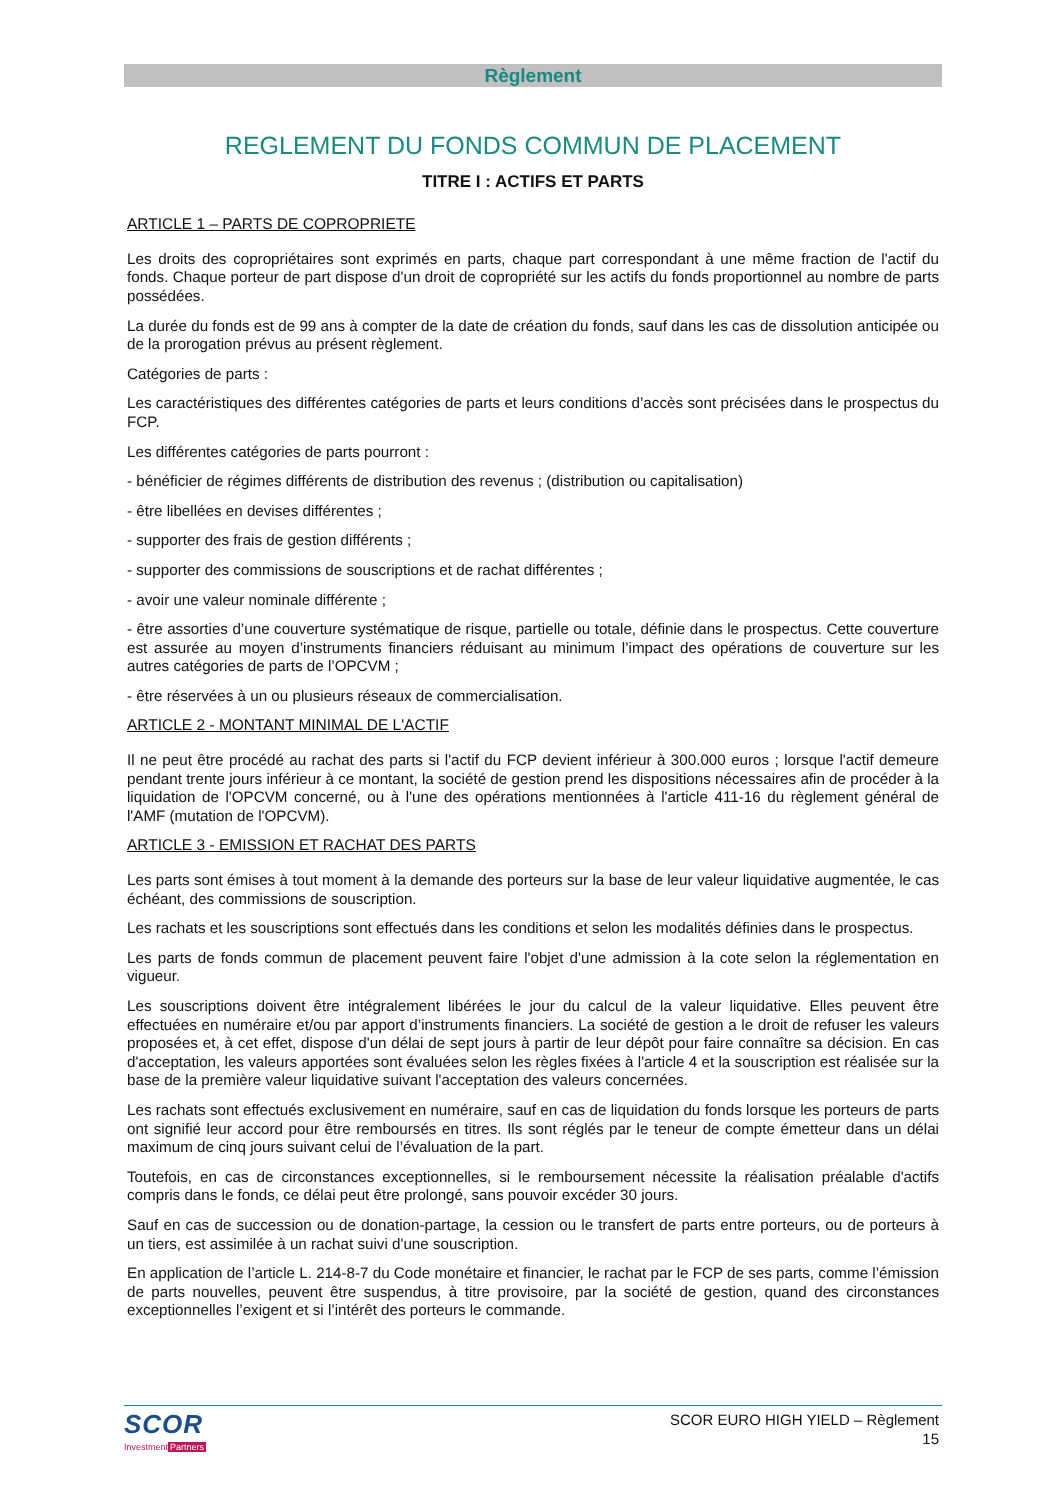Règlement
REGLEMENT DU FONDS COMMUN DE PLACEMENT
TITRE I : ACTIFS ET PARTS
ARTICLE 1 – PARTS DE COPROPRIETE
Les droits des copropriétaires sont exprimés en parts, chaque part correspondant à une même fraction de l'actif du fonds. Chaque porteur de part dispose d'un droit de copropriété sur les actifs du fonds proportionnel au nombre de parts possédées.
La durée du fonds est de 99 ans à compter de la date de création du fonds, sauf dans les cas de dissolution anticipée ou de la prorogation prévus au présent règlement.
Catégories de parts :
Les caractéristiques des différentes catégories de parts et leurs conditions d’accès sont précisées dans le prospectus du FCP.
Les différentes catégories de parts pourront :
- bénéficier de régimes différents de distribution des revenus ; (distribution ou capitalisation)
- être libellées en devises différentes ;
- supporter des frais de gestion différents ;
- supporter des commissions de souscriptions et de rachat différentes ;
- avoir une valeur nominale différente ;
- être assorties d’une couverture systématique de risque, partielle ou totale, définie dans le prospectus. Cette couverture est assurée au moyen d’instruments financiers réduisant au minimum l’impact des opérations de couverture sur les autres catégories de parts de l’OPCVM ;
- être réservées à un ou plusieurs réseaux de commercialisation.
ARTICLE 2 - MONTANT MINIMAL DE L'ACTIF
Il ne peut être procédé au rachat des parts si l'actif du FCP devient inférieur à 300.000 euros ; lorsque l'actif demeure pendant trente jours inférieur à ce montant, la société de gestion prend les dispositions nécessaires afin de procéder à la liquidation de l'OPCVM concerné, ou à l'une des opérations mentionnées à l'article 411-16 du règlement général de l'AMF (mutation de l'OPCVM).
ARTICLE 3 - EMISSION ET RACHAT DES PARTS
Les parts sont émises à tout moment à la demande des porteurs sur la base de leur valeur liquidative augmentée, le cas échéant, des commissions de souscription.
Les rachats et les souscriptions sont effectués dans les conditions et selon les modalités définies dans le prospectus.
Les parts de fonds commun de placement peuvent faire l'objet d'une admission à la cote selon la réglementation en vigueur.
Les souscriptions doivent être intégralement libérées le jour du calcul de la valeur liquidative. Elles peuvent être effectuées en numéraire et/ou par apport d’instruments financiers. La société de gestion a le droit de refuser les valeurs proposées et, à cet effet, dispose d'un délai de sept jours à partir de leur dépôt pour faire connaître sa décision. En cas d'acceptation, les valeurs apportées sont évaluées selon les règles fixées à l'article 4 et la souscription est réalisée sur la base de la première valeur liquidative suivant l'acceptation des valeurs concernées.
Les rachats sont effectués exclusivement en numéraire, sauf en cas de liquidation du fonds lorsque les porteurs de parts ont signifié leur accord pour être remboursés en titres. Ils sont réglés par le teneur de compte émetteur dans un délai maximum de cinq jours suivant celui de l’évaluation de la part.
Toutefois, en cas de circonstances exceptionnelles, si le remboursement nécessite la réalisation préalable d'actifs compris dans le fonds, ce délai peut être prolongé, sans pouvoir excéder 30 jours.
Sauf en cas de succession ou de donation-partage, la cession ou le transfert de parts entre porteurs, ou de porteurs à un tiers, est assimilée à un rachat suivi d'une souscription.
En application de l’article L. 214-8-7 du Code monétaire et financier, le rachat par le FCP de ses parts, comme l’émission de parts nouvelles, peuvent être suspendus, à titre provisoire, par la société de gestion, quand des circonstances exceptionnelles l’exigent et si l’intérêt des porteurs le commande.
SCOR
InvestmentPartners
SCOR EURO HIGH YIELD – Règlement
15